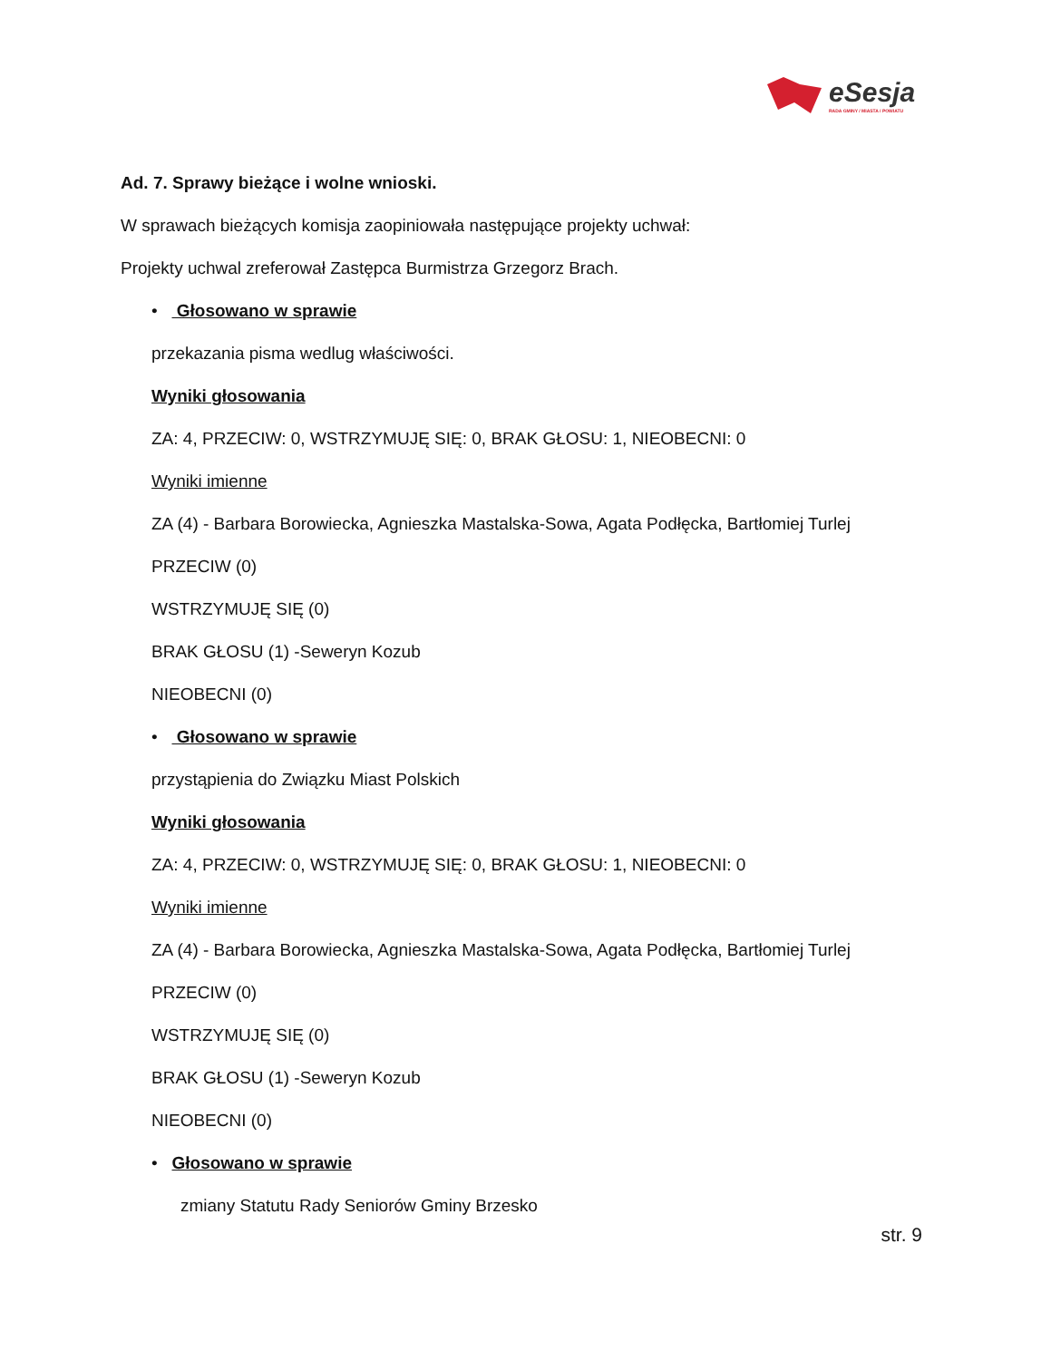eSesja
RADA GMINY / MIASTA / POWIATU
Ad. 7. Sprawy bieżące i wolne wnioski.
W sprawach bieżących komisja zaopiniowała następujące projekty uchwał:
Projekty uchwal zreferował Zastępca Burmistrza Grzegorz Brach.
• Głosowano w sprawie
przekazania pisma wedlug właściwości.
Wyniki głosowania
ZA: 4, PRZECIW: 0, WSTRZYMUJĘ SIĘ: 0, BRAK GŁOSU: 1, NIEOBECNI: 0
Wyniki imienne
ZA (4) - Barbara Borowiecka, Agnieszka Mastalska-Sowa, Agata Podłęcka, Bartłomiej Turlej
PRZECIW (0)
WSTRZYMUJĘ SIĘ (0)
BRAK GŁOSU (1) -Seweryn Kozub
NIEOBECNI (0)
• Głosowano w sprawie
przystąpienia do Związku Miast Polskich
Wyniki głosowania
ZA: 4, PRZECIW: 0, WSTRZYMUJĘ SIĘ: 0, BRAK GŁOSU: 1, NIEOBECNI: 0
Wyniki imienne
ZA (4) - Barbara Borowiecka, Agnieszka Mastalska-Sowa, Agata Podłęcka, Bartłomiej Turlej
PRZECIW (0)
WSTRZYMUJĘ SIĘ (0)
BRAK GŁOSU (1) -Seweryn Kozub
NIEOBECNI (0)
• Głosowano w sprawie
zmiany Statutu Rady Seniorów Gminy Brzesko
str. 9